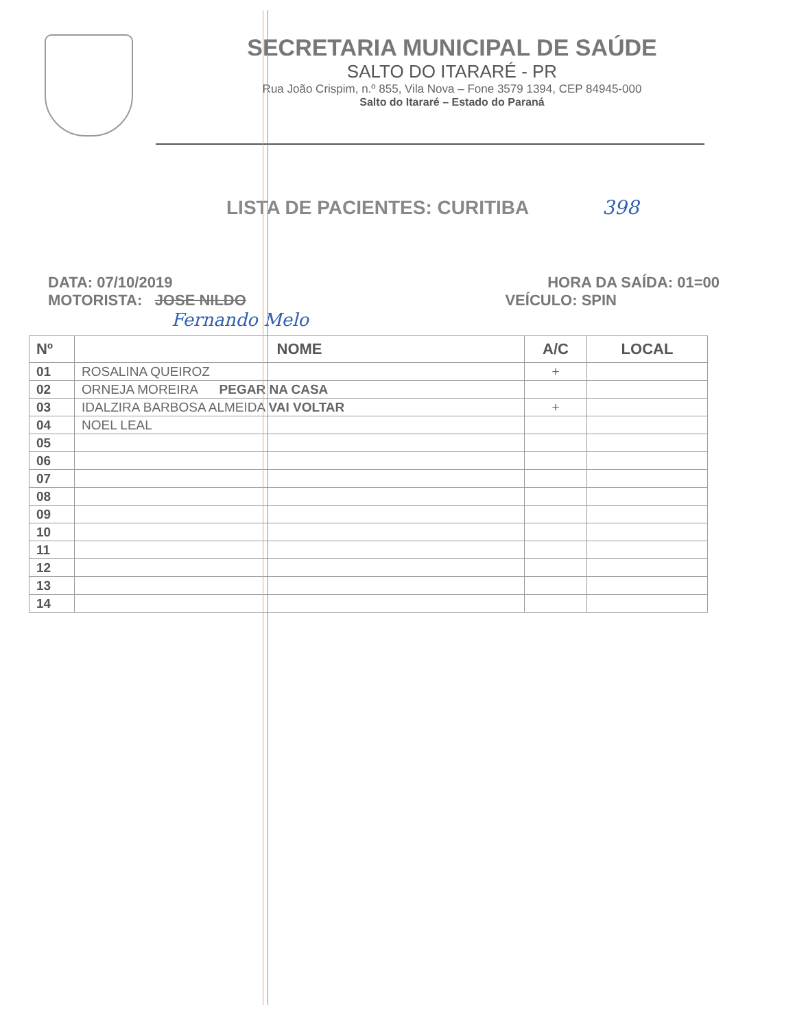SECRETARIA MUNICIPAL DE SAÚDE
SALTO DO ITARARÉ - PR
Rua João Crispim, n.º 855, Vila Nova – Fone 3579 1394, CEP 84945-000
Salto do Itararé – Estado do Paraná
LISTA DE PACIENTES: CURITIBA 398
DATA: 07/10/2019
MOTORISTA: JOSE NILDO
HORA DA SAÍDA: 01=00
VEÍCULO: SPIN
Fernando Melo
| Nº | NOME | A/C | LOCAL |
| --- | --- | --- | --- |
| 01 | ROSALINA QUEIROZ | + | |
| 02 | ORNEJA MOREIRA PEGAR NA CASA | | |
| 03 | IDALZIRA BARBOSA ALMEIDA VAI VOLTAR | + | |
| 04 | NOEL LEAL | | |
| 05 | | | |
| 06 | | | |
| 07 | | | |
| 08 | | | |
| 09 | | | |
| 10 | | | |
| 11 | | | |
| 12 | | | |
| 13 | | | |
| 14 | | | |